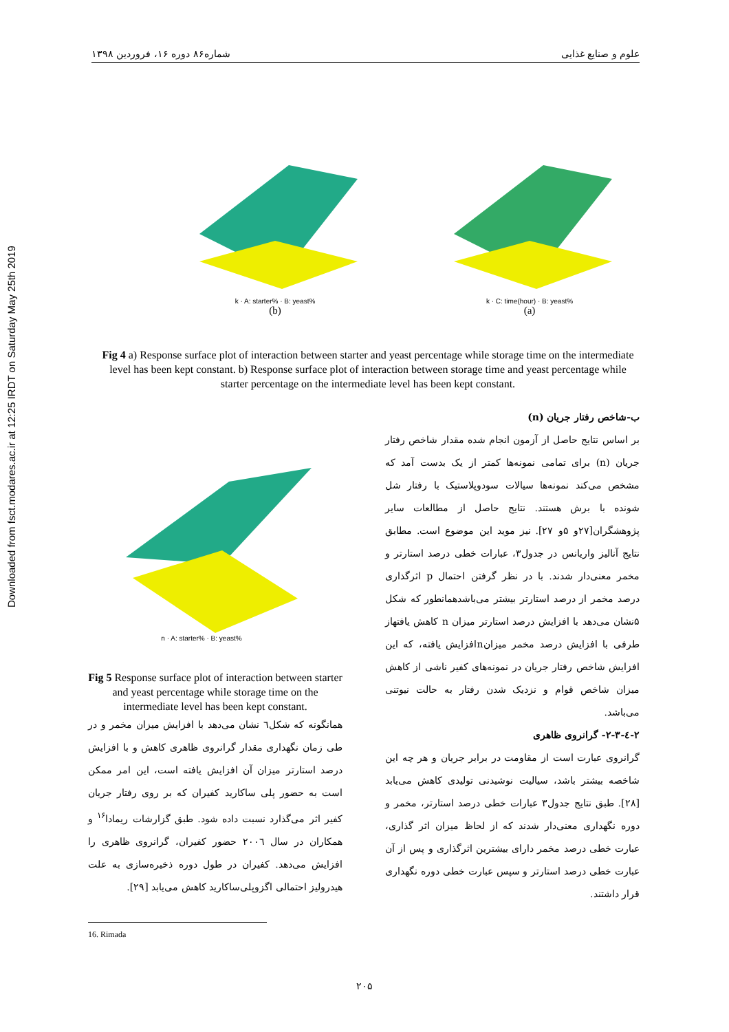Downloaded from fsct.modares.ac.ir at 12:25 IRDT on Saturday May 25th 2019
شماره۸۶ دوره ۱۶، فروردین ۱۳۹۸ علوم و صنایع غذایی
k · A: starter% · B: yeast%
(b)
k · C: time(hour) · B: yeast%
(a)
Fig 4 a) Response surface plot of interaction between starter and yeast percentage while storage time on the intermediate level has been kept constant. b) Response surface plot of interaction between storage time and yeast percentage while starter percentage on the intermediate level has been kept constant.
ب-شاخص رفتار جریان (n)
بر اساس نتایج حاصل از آزمون انجام شده مقدار شاخص رفتار جریان (n) برای تمامی نمونه‌ها کمتر از یک بدست آمد که مشخص می‌کند نمونه‌ها سیالات سودوپلاستیک با رفتار شل شونده با برش هستند. نتایج حاصل از مطالعات سایر پژوهشگران[۲۷و ۵و ۲۷]. نیز موید این موضوع است. مطابق نتایج آنالیز واریانس در جدول۳، عبارات خطی درصد استارتر و مخمر معنی‌دار شدند. با در نظر گرفتن احتمال p اثرگذاری درصد مخمر از درصد استارتر بیشتر می‌باشدهمانطور که شکل ۵نشان می‌دهد با افزایش درصد استارتر میزان n کاهش یافتهاز طرفی با افزایش درصد مخمر میزانnافزایش یافته، که این افزایش شاخص رفتار جریان در نمونه‌های کفیر ناشی از کاهش میزان شاخص قوام و نزدیک شدن رفتار به حالت نیوتنی می‌باشد.
۲-٤-۲-۳- گرانروی ظاهری
گرانروی عبارت است از مقاومت در برابر جریان و هر چه این شاخصه بیشتر باشد، سیالیت نوشیدنی تولیدی کاهش می‌یابد [۲۸]. طبق نتایج جدول۳ عبارات خطی درصد استارتر، مخمر و دوره نگهداری معنی‌دار شدند که از لحاظ میزان اثر گذاری، عبارت خطی درصد مخمر دارای بیشترین اثرگذاری و پس از آن عبارت خطی درصد استارتر و سپس عبارت خطی دوره نگهداری قرار داشتند.
n · A: starter% · B: yeast%
Fig 5 Response surface plot of interaction between starter and yeast percentage while storage time on the intermediate level has been kept constant.
همانگونه که شکل٦ نشان می‌دهد با افزایش میزان مخمر و در طی زمان نگهداری مقدار گرانروی ظاهری کاهش و با افزایش درصد استارتر میزان آن افزایش یافته است، این امر ممکن است به حضور پلی ساکارید کفیران که بر روی رفتار جریان کفیر اثر می‌گذارد نسبت داده شود. طبق گزارشات ریمادا<sup>۱۶</sup> و همکاران در سال ۲۰۰٦ حضور کفیران، گرانروی ظاهری را افزایش می‌دهد. کفیران در طول دوره ذخیره‌سازی به علت هیدرولیز احتمالی اگزوپلی‌ساکارید کاهش می‌یابد [۲۹].
16. Rimada
۲۰۵